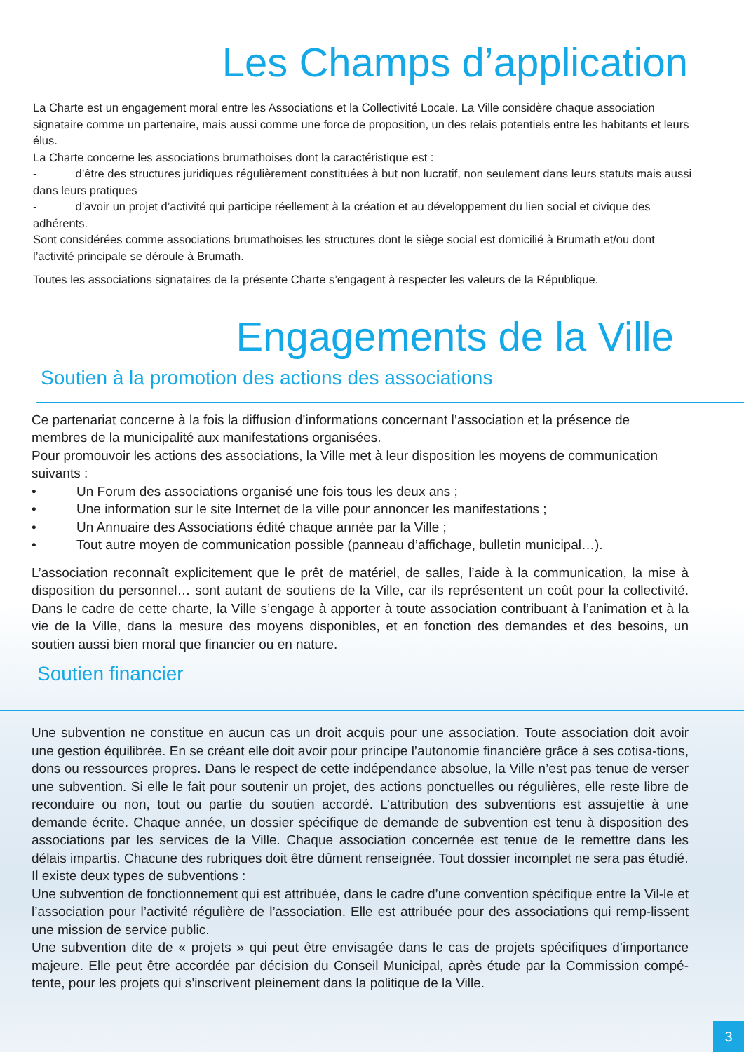Les Champs d’application
La Charte est un engagement moral entre les Associations et la Collectivité Locale. La Ville considère chaque association signataire comme un partenaire, mais aussi comme une force de proposition, un des relais potentiels entre les habitants et leurs élus.
La Charte concerne les associations brumathoises dont la caractéristique est :
- d’être des structures juridiques régulièrement constituées à but non lucratif, non seulement dans leurs statuts mais aussi dans leurs pratiques
- d’avoir un projet d’activité qui participe réellement à la création et au développement du lien social et civique des adhérents.
Sont considérées comme associations brumathoises les structures dont le siège social est domicilié à Brumath et/ou dont l’activité principale se déroule à Brumath.
Toutes les associations signataires de la présente Charte s’engagent à respecter les valeurs de la République.
Engagements de la Ville
Soutien à la promotion des actions des associations
Ce partenariat concerne à la fois la diffusion d’informations concernant l’association et la présence de membres de la municipalité aux manifestations organisées.
Pour promouvoir les actions des associations, la Ville met à leur disposition les moyens de communication suivants :
• Un Forum des associations organisé une fois tous les deux ans ;
• Une information sur le site Internet de la ville pour annoncer les manifestations ;
• Un Annuaire des Associations édité chaque année par la Ville ;
• Tout autre moyen de communication possible (panneau d’affichage, bulletin municipal…).
L’association reconnaît explicitement que le prêt de matériel, de salles, l’aide à la communication, la mise à disposition du personnel… sont autant de soutiens de la Ville, car ils représentent un coût pour la collectivité. Dans le cadre de cette charte, la Ville s’engage à apporter à toute association contribuant à l’animation et à la vie de la Ville, dans la mesure des moyens disponibles, et en fonction des demandes et des besoins, un soutien aussi bien moral que financier ou en nature.
Soutien financier
Une subvention ne constitue en aucun cas un droit acquis pour une association. Toute association doit avoir une gestion équilibrée. En se créant elle doit avoir pour principe l’autonomie financière grâce à ses cotisa-tions, dons ou ressources propres. Dans le respect de cette indépendance absolue, la Ville n’est pas tenue de verser une subvention. Si elle le fait pour soutenir un projet, des actions ponctuelles ou régulières, elle reste libre de reconduire ou non, tout ou partie du soutien accordé. L’attribution des subventions est assujettie à une demande écrite. Chaque année, un dossier spécifique de demande de subvention est tenu à disposition des associations par les services de la Ville. Chaque association concernée est tenue de le remettre dans les délais impartis. Chacune des rubriques doit être dûment renseignée. Tout dossier incomplet ne sera pas étudié.
Il existe deux types de subventions :
Une subvention de fonctionnement qui est attribuée, dans le cadre d’une convention spécifique entre la Vil-le et l’association pour l’activité régulière de l’association. Elle est attribuée pour des associations qui remp-lissent une mission de service public.
Une subvention dite de « projets » qui peut être envisagée dans le cas de projets spécifiques d’importance majeure. Elle peut être accordée par décision du Conseil Municipal, après étude par la Commission compé-tente, pour les projets qui s’inscrivent pleinement dans la politique de la Ville.
3